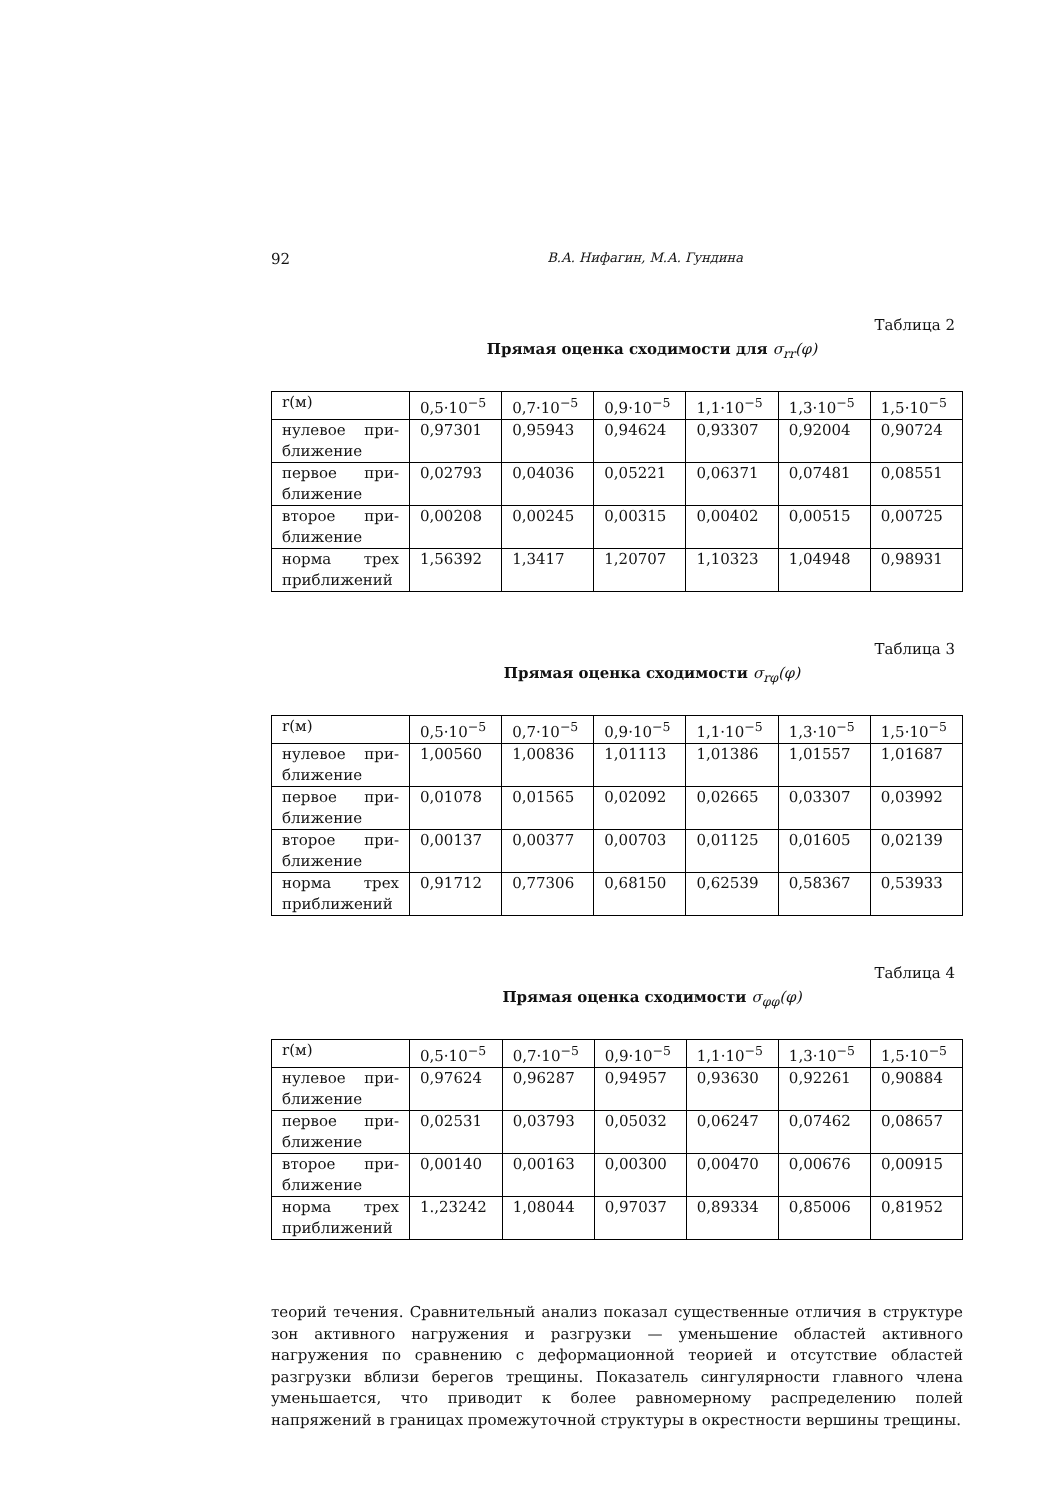92 В.А. Нифагин, М.А. Гундина
Таблица 2
Прямая оценка сходимости для σ<sub>rr</sub>(φ)
| r(м) | 0,5·10<sup>−5</sup> | 0,7·10<sup>−5</sup> | 0,9·10<sup>−5</sup> | 1,1·10<sup>−5</sup> | 1,3·10<sup>−5</sup> | 1,5·10<sup>−5</sup> |
| нулевое при-ближение | 0,97301 | 0,95943 | 0,94624 | 0,93307 | 0,92004 | 0,90724 |
| первое при-ближение | 0,02793 | 0,04036 | 0,05221 | 0,06371 | 0,07481 | 0,08551 |
| второе при-ближение | 0,00208 | 0,00245 | 0,00315 | 0,00402 | 0,00515 | 0,00725 |
| норма трех приближений | 1,56392 | 1,3417 | 1,20707 | 1,10323 | 1,04948 | 0,98931 |
Таблица 3
Прямая оценка сходимости σ<sub>rφ</sub>(φ)
| r(м) | 0,5·10<sup>−5</sup> | 0,7·10<sup>−5</sup> | 0,9·10<sup>−5</sup> | 1,1·10<sup>−5</sup> | 1,3·10<sup>−5</sup> | 1,5·10<sup>−5</sup> |
| нулевое при-ближение | 1,00560 | 1,00836 | 1,01113 | 1,01386 | 1,01557 | 1,01687 |
| первое при-ближение | 0,01078 | 0,01565 | 0,02092 | 0,02665 | 0,03307 | 0,03992 |
| второе при-ближение | 0,00137 | 0,00377 | 0,00703 | 0,01125 | 0,01605 | 0,02139 |
| норма трех приближений | 0,91712 | 0,77306 | 0,68150 | 0,62539 | 0,58367 | 0,53933 |
Таблица 4
Прямая оценка сходимости σ<sub>φφ</sub>(φ)
| r(м) | 0,5·10<sup>−5</sup> | 0,7·10<sup>−5</sup> | 0,9·10<sup>−5</sup> | 1,1·10<sup>−5</sup> | 1,3·10<sup>−5</sup> | 1,5·10<sup>−5</sup> |
| нулевое при-ближение | 0,97624 | 0,96287 | 0,94957 | 0,93630 | 0,92261 | 0,90884 |
| первое при-ближение | 0,02531 | 0,03793 | 0,05032 | 0,06247 | 0,07462 | 0,08657 |
| второе при-ближение | 0,00140 | 0,00163 | 0,00300 | 0,00470 | 0,00676 | 0,00915 |
| норма трех приближений | 1.,23242 | 1,08044 | 0,97037 | 0,89334 | 0,85006 | 0,81952 |
теорий течения. Сравнительный анализ показал существенные отличия в структуре зон активного нагружения и разгрузки — уменьшение областей активного нагружения по сравнению с деформационной теорией и отсутствие областей разгрузки вблизи берегов трещины. Показатель сингулярности главного члена уменьшается, что приводит к более равномерному распределению полей напряжений в границах промежуточной структуры в окрестности вершины трещины.